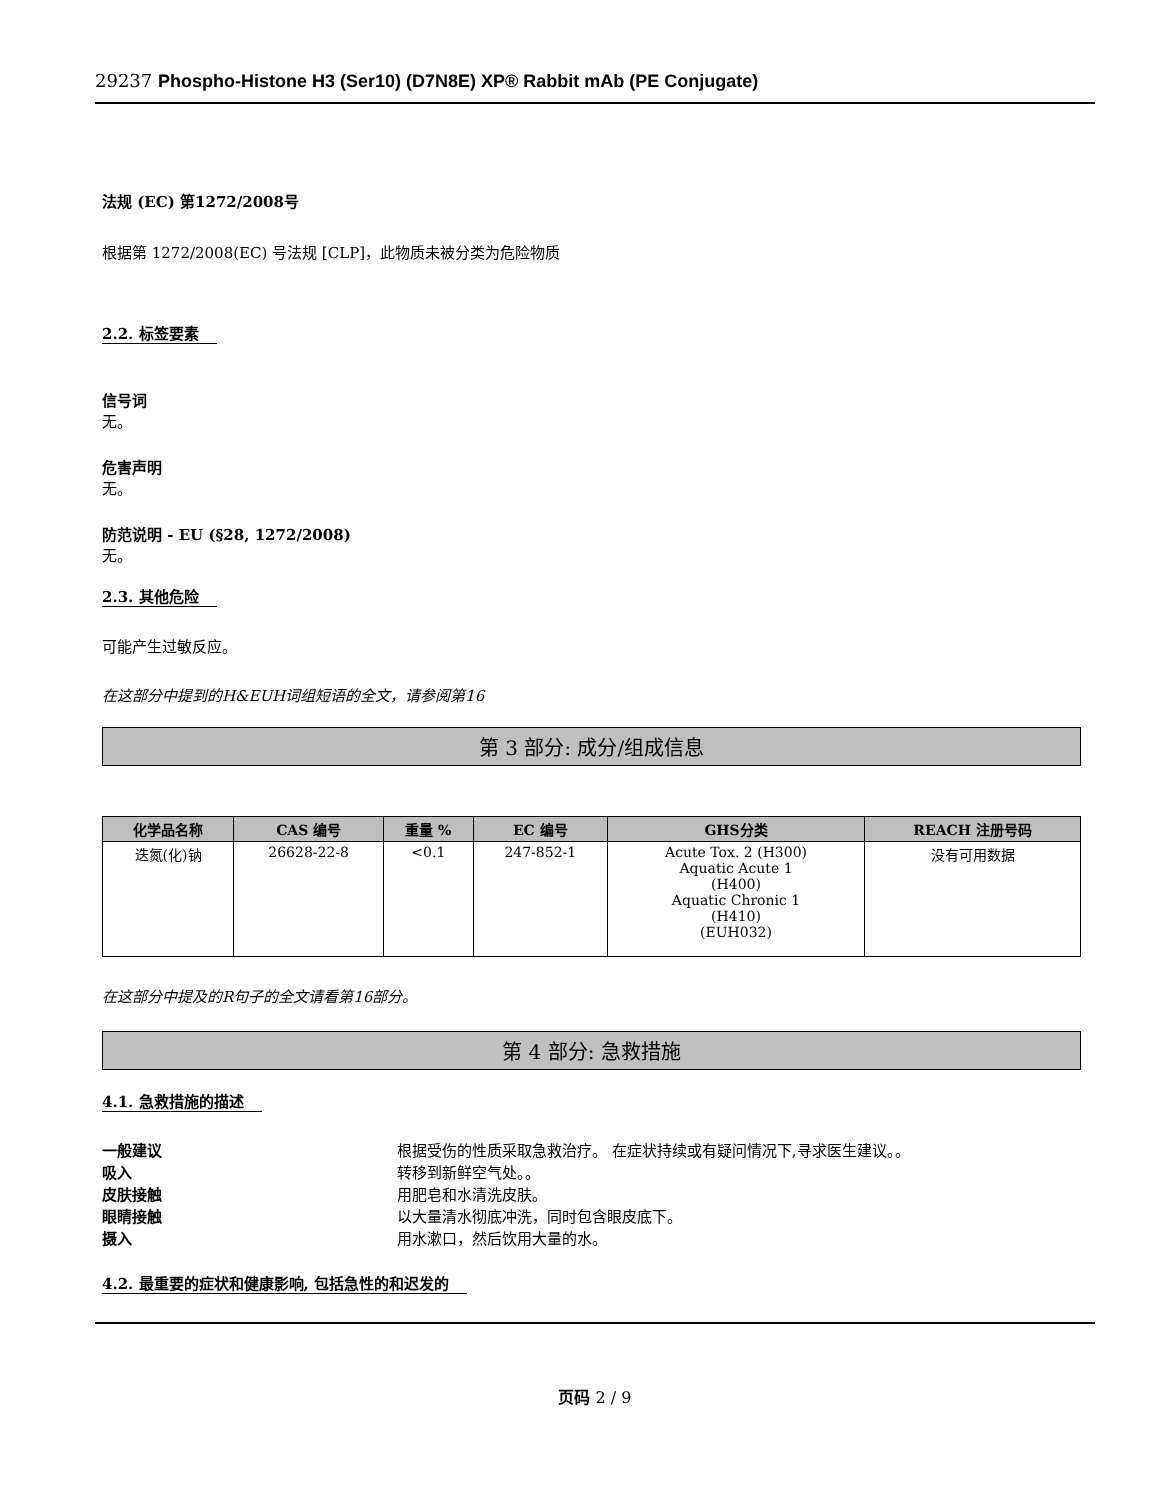29237 Phospho-Histone H3 (Ser10) (D7N8E) XP® Rabbit mAb (PE Conjugate)
法规 (EC) 第1272/2008号
根据第 1272/2008(EC) 号法规 [CLP]，此物质未被分类为危险物质
2.2. 标签要素
信号词
无。
危害声明
无。
防范说明 - EU (§28, 1272/2008)
无。
2.3. 其他危险
可能产生过敏反应。
在这部分中提到的H&EUH词组短语的全文，请参阅第16
第 3 部分: 成分/组成信息
| 化学品名称 | CAS 编号 | 重量 % | EC 编号 | GHS分类 | REACH 注册号码 |
| --- | --- | --- | --- | --- | --- |
| 迭氮(化)钠 | 26628-22-8 | <0.1 | 247-852-1 | Acute Tox. 2 (H300) Aquatic Acute 1 (H400) Aquatic Chronic 1 (H410) (EUH032) | 没有可用数据 |
在这部分中提及的R句子的全文请看第16部分。
第 4 部分: 急救措施
4.1. 急救措施的描述
一般建议 根据受伤的性质采取急救治疗。 在症状持续或有疑问情况下,寻求医生建议。。 吸入 转移到新鲜空气处。。 皮肤接触 用肥皂和水清洗皮肤。 眼睛接触 以大量清水彻底冲洗，同时包含眼皮底下。 摄入 用水漱口，然后饮用大量的水。
4.2. 最重要的症状和健康影响, 包括急性的和迟发的
页码 2 / 9